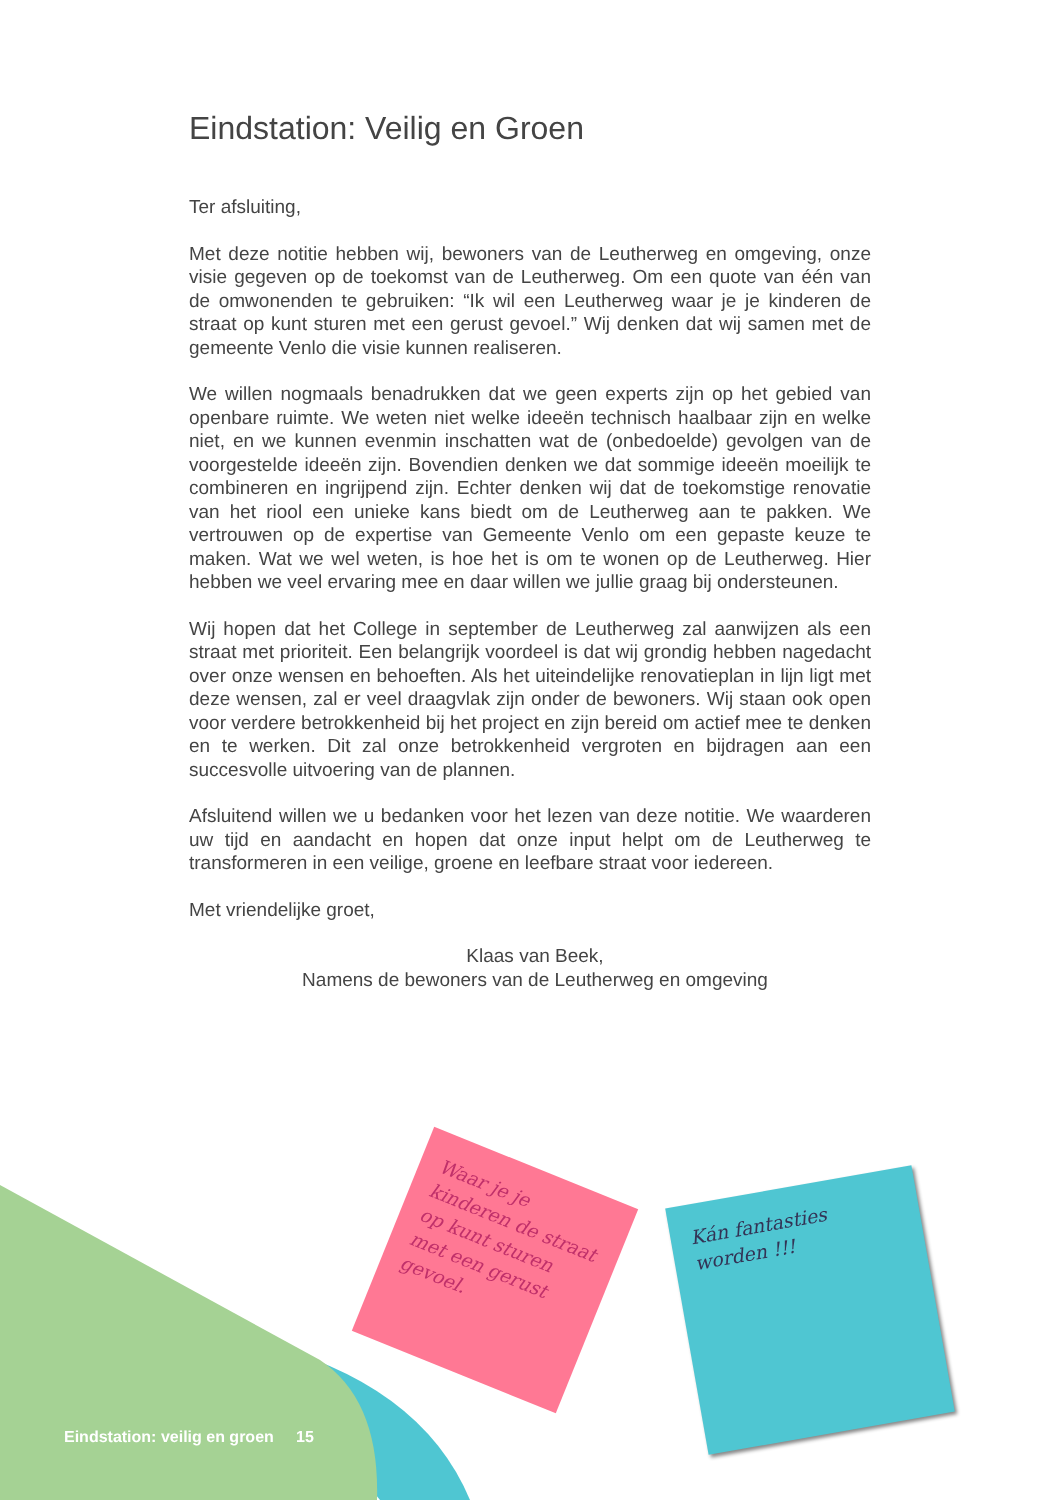Eindstation: Veilig en Groen
Ter afsluiting,
Met deze notitie hebben wij, bewoners van de Leutherweg en omgeving, onze visie gegeven op de toekomst van de Leutherweg. Om een quote van één van de omwonenden te gebruiken: “Ik wil een Leutherweg waar je je kinderen de straat op kunt sturen met een gerust gevoel.” Wij denken dat wij samen met de gemeente Venlo die visie kunnen realiseren.
We willen nogmaals benadrukken dat we geen experts zijn op het gebied van openbare ruimte. We weten niet welke ideeën technisch haalbaar zijn en welke niet, en we kunnen evenmin inschatten wat de (onbedoelde) gevolgen van de voorgestelde ideeën zijn. Bovendien denken we dat sommige ideeën moeilijk te combineren en ingrijpend zijn. Echter denken wij dat de toekomstige renovatie van het riool een unieke kans biedt om de Leutherweg aan te pakken. We vertrouwen op de expertise van Gemeente Venlo om een gepaste keuze te maken. Wat we wel weten, is hoe het is om te wonen op de Leutherweg. Hier hebben we veel ervaring mee en daar willen we jullie graag bij ondersteunen.
Wij hopen dat het College in september de Leutherweg zal aanwijzen als een straat met prioriteit. Een belangrijk voordeel is dat wij grondig hebben nagedacht over onze wensen en behoeften. Als het uiteindelijke renovatieplan in lijn ligt met deze wensen, zal er veel draagvlak zijn onder de bewoners. Wij staan ook open voor verdere betrokkenheid bij het project en zijn bereid om actief mee te denken en te werken. Dit zal onze betrokkenheid vergroten en bijdragen aan een succesvolle uitvoering van de plannen.
Afsluitend willen we u bedanken voor het lezen van deze notitie. We waarderen uw tijd en aandacht en hopen dat onze input helpt om de Leutherweg te transformeren in een veilige, groene en leefbare straat voor iedereen.
Met vriendelijke groet,
Klaas van Beek,
Namens de bewoners van de Leutherweg en omgeving
Waar je je kinderen de straat op kunt sturen met een gerust gevoel.
Kán fantasties worden !!!
Eindstation: veilig en groen 15